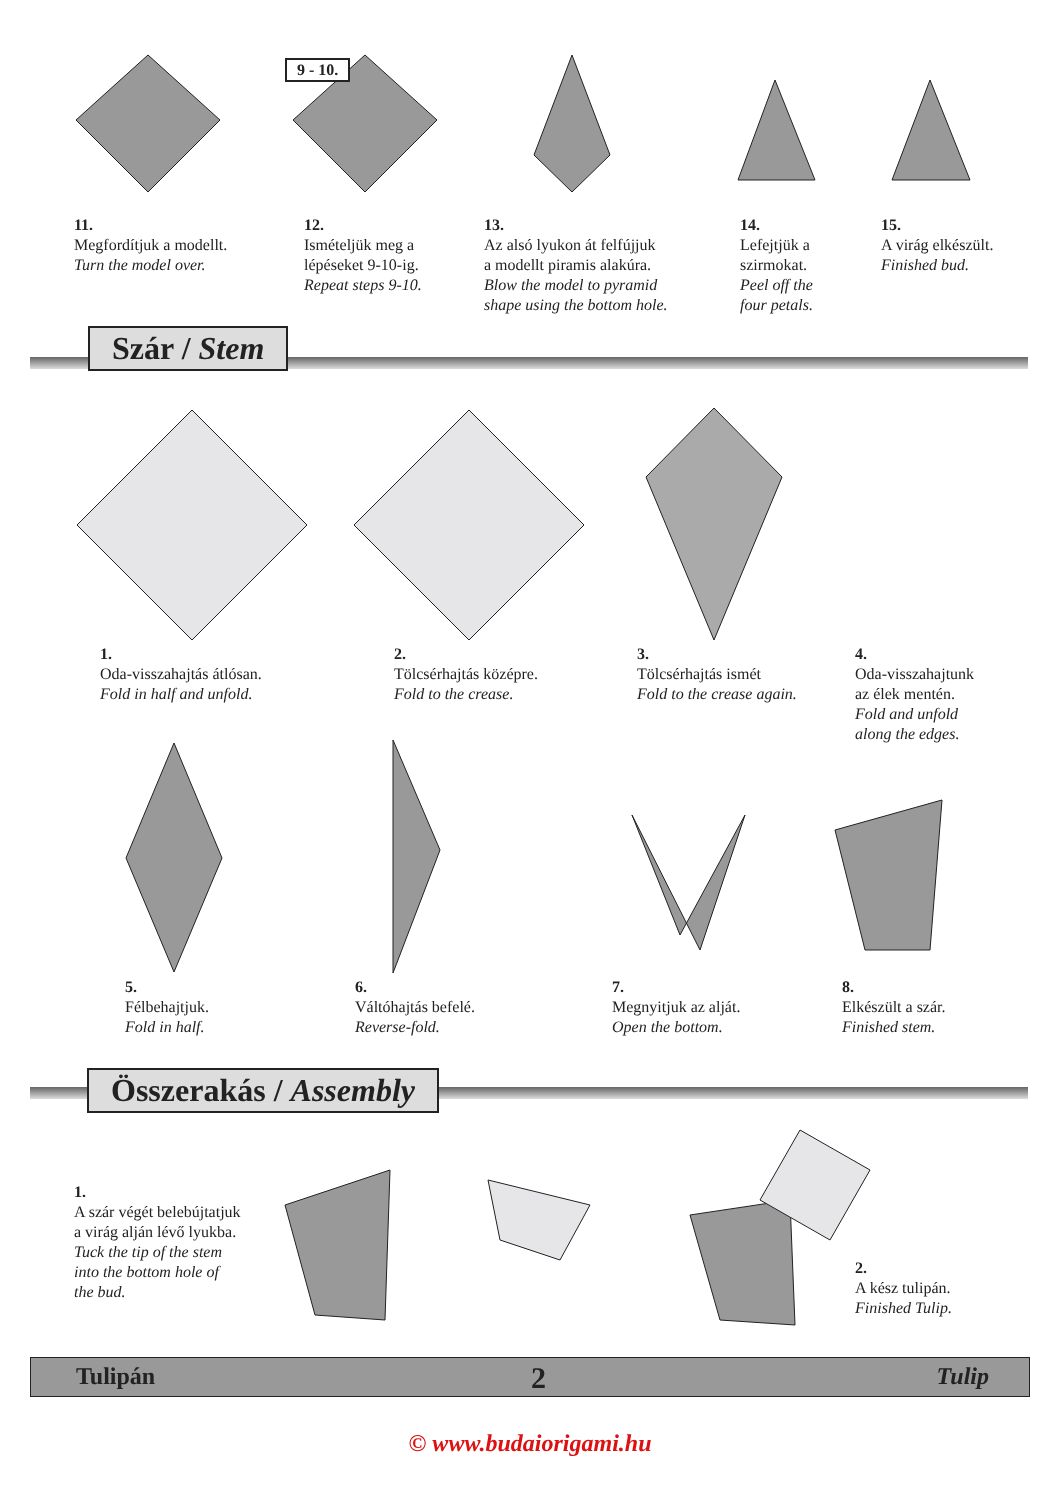11.
Megfordítjuk a modellt.
Turn the model over.
12.
Ismételjük meg a
lépéseket 9-10-ig.
Repeat steps 9-10.
13.
Az alsó lyukon át felfújjuk
a modellt piramis alakúra.
Blow the model to pyramid
shape using the bottom hole.
14.
Lefejtjük a
szirmokat.
Peel off the
four petals.
15.
A virág elkészült.
Finished bud.
9 - 10.
Szár / Stem
1.
Oda-visszahajtás átlósan.
Fold in half and unfold.
2.
Tölcsérhajtás középre.
Fold to the crease.
3.
Tölcsérhajtás ismét
Fold to the crease again.
4.
Oda-visszahajtunk
az élek mentén.
Fold and unfold
along the edges.
5.
Félbehajtjuk.
Fold in half.
6.
Váltóhajtás befelé.
Reverse-fold.
7.
Megnyitjuk az alját.
Open the bottom.
8.
Elkészült a szár.
Finished stem.
Összerakás / Assembly
1.
A szár végét belebújtatjuk
a virág alján lévő lyukba.
Tuck the tip of the stem
into the bottom hole of
the bud.
2.
A kész tulipán.
Finished Tulip.
Tulipán 2 Tulip
© www.budaiorigami.hu